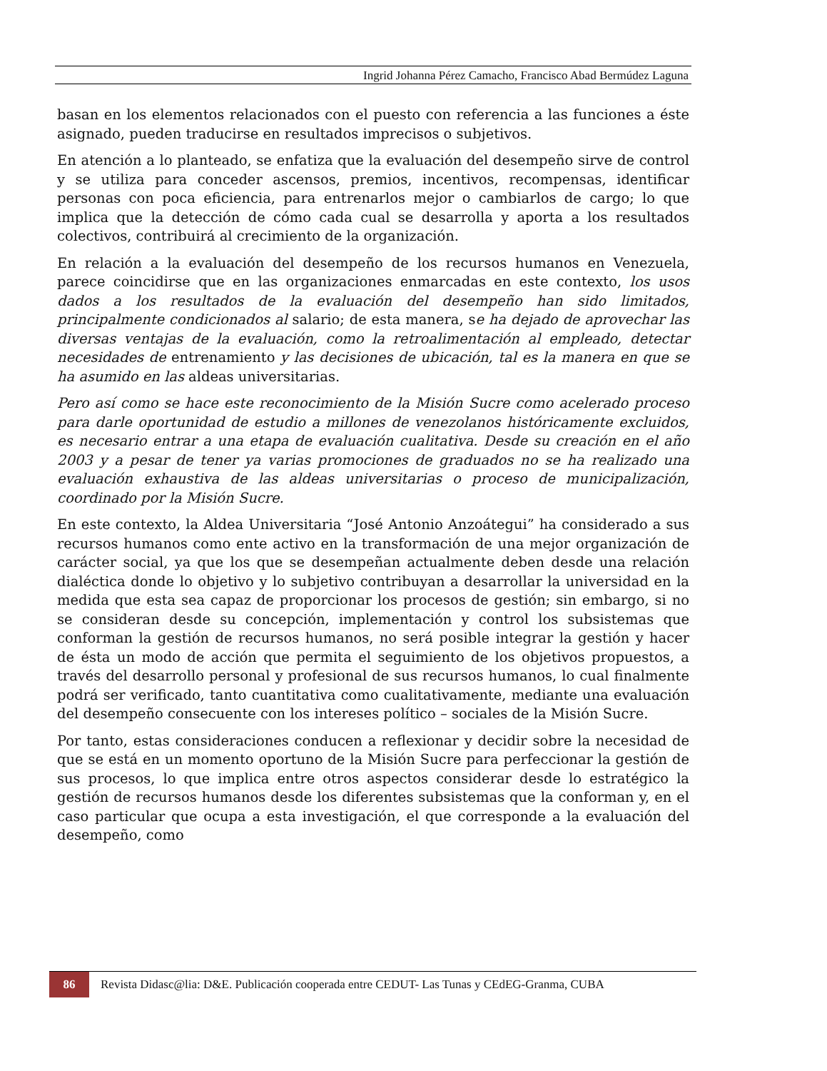Ingrid Johanna Pérez Camacho, Francisco Abad Bermúdez Laguna
basan en los elementos relacionados con el puesto con referencia a las funciones a éste asignado, pueden traducirse en resultados imprecisos o subjetivos.
En atención a lo planteado, se enfatiza que la evaluación del desempeño sirve de control y se utiliza para conceder ascensos, premios, incentivos, recompensas, identificar personas con poca eficiencia, para entrenarlos mejor o cambiarlos de cargo; lo que implica que la detección de cómo cada cual se desarrolla y aporta a los resultados colectivos, contribuirá al crecimiento de la organización.
En relación a la evaluación del desempeño de los recursos humanos en Venezuela, parece coincidirse que en las organizaciones enmarcadas en este contexto, los usos dados a los resultados de la evaluación del desempeño han sido limitados, principalmente condicionados al salario; de esta manera, se ha dejado de aprovechar las diversas ventajas de la evaluación, como la retroalimentación al empleado, detectar necesidades de entrenamiento y las decisiones de ubicación, tal es la manera en que se ha asumido en las aldeas universitarias.
Pero así como se hace este reconocimiento de la Misión Sucre como acelerado proceso para darle oportunidad de estudio a millones de venezolanos históricamente excluidos, es necesario entrar a una etapa de evaluación cualitativa. Desde su creación en el año 2003 y a pesar de tener ya varias promociones de graduados no se ha realizado una evaluación exhaustiva de las aldeas universitarias o proceso de municipalización, coordinado por la Misión Sucre.
En este contexto, la Aldea Universitaria “José Antonio Anzoátegui” ha considerado a sus recursos humanos como ente activo en la transformación de una mejor organización de carácter social, ya que los que se desempeñan actualmente deben desde una relación dialéctica donde lo objetivo y lo subjetivo contribuyan a desarrollar la universidad en la medida que esta sea capaz de proporcionar los procesos de gestión; sin embargo, si no se consideran desde su concepción, implementación y control los subsistemas que conforman la gestión de recursos humanos, no será posible integrar la gestión y hacer de ésta un modo de acción que permita el seguimiento de los objetivos propuestos, a través del desarrollo personal y profesional de sus recursos humanos, lo cual finalmente podrá ser verificado, tanto cuantitativa como cualitativamente, mediante una evaluación del desempeño consecuente con los intereses político – sociales de la Misión Sucre.
Por tanto, estas consideraciones conducen a reflexionar y decidir sobre la necesidad de que se está en un momento oportuno de la Misión Sucre para perfeccionar la gestión de sus procesos, lo que implica entre otros aspectos considerar desde lo estratégico la gestión de recursos humanos desde los diferentes subsistemas que la conforman y, en el caso particular que ocupa a esta investigación, el que corresponde a la evaluación del desempeño, como
86
Revista Didasc@lia: D&E. Publicación cooperada entre CEDUT- Las Tunas y CEdEG-Granma, CUBA